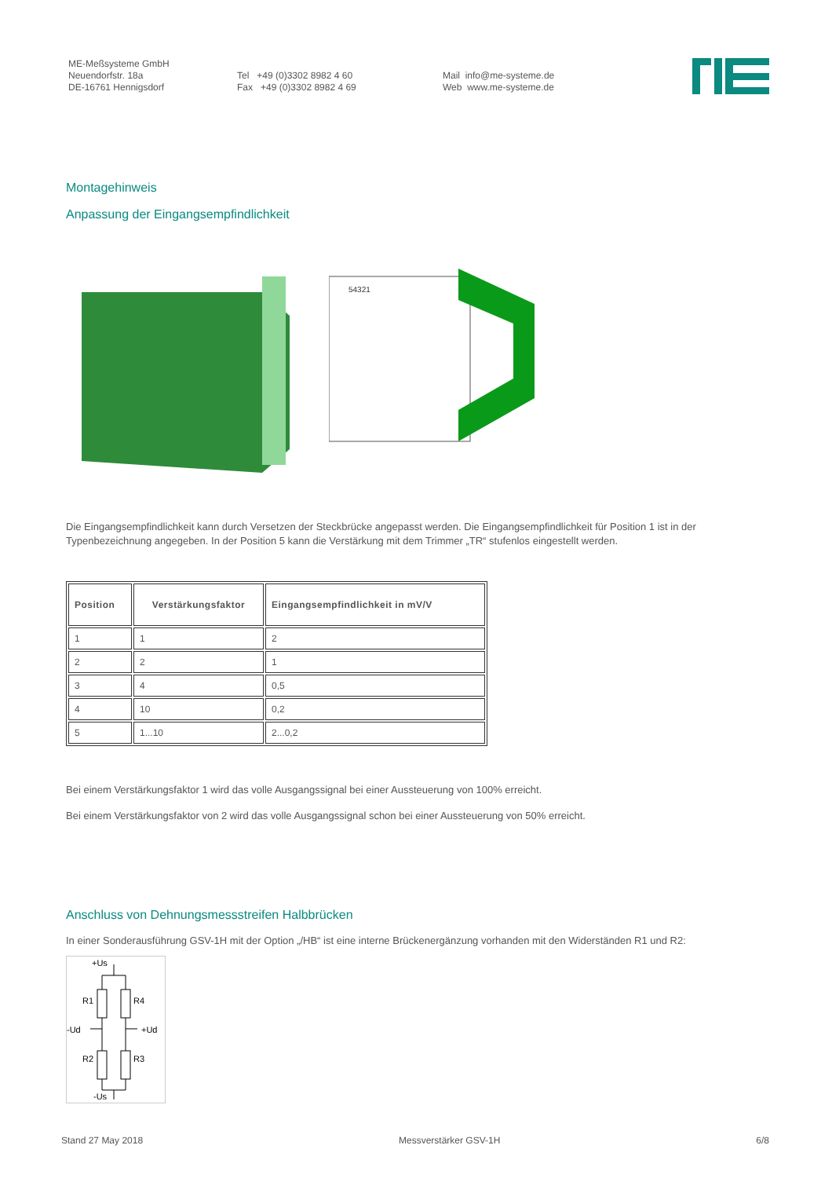ME-Meßsysteme GmbH
Neuendorfstr. 18a
DE-16761 Hennigsdorf
Tel +49 (0)3302 8982 4 60
Fax +49 (0)3302 8982 4 69
Mail info@me-systeme.de
Web www.me-systeme.de
Montagehinweis
Anpassung der Eingangsempfindlichkeit
54321
Die Eingangsempfindlichkeit kann durch Versetzen der Steckbrücke angepasst werden. Die Eingangsempfindlichkeit für Position 1 ist in der Typenbezeichnung angegeben. In der Position 5 kann die Verstärkung mit dem Trimmer „TR“ stufenlos eingestellt werden.
| Position | Verstärkungsfaktor | Eingangsempfindlichkeit in mV/V |
| --- | --- | --- |
| 1 | 1 | 2 |
| 2 | 2 | 1 |
| 3 | 4 | 0,5 |
| 4 | 10 | 0,2 |
| 5 | 1...10 | 2...0,2 |
Bei einem Verstärkungsfaktor 1 wird das volle Ausgangssignal bei einer Aussteuerung von 100% erreicht.
Bei einem Verstärkungsfaktor von 2 wird das volle Ausgangssignal schon bei einer Aussteuerung von 50% erreicht.
Anschluss von Dehnungsmessstreifen Halbbrücken
In einer Sonderausführung GSV-1H mit der Option „/HB“ ist eine interne Brückenergänzung vorhanden mit den Widerständen R1 und R2:
+Us
R1
R4
-Ud
+Ud
R2
R3
-Us
Stand 27 May 2018 Messverstärker GSV-1H 6/8